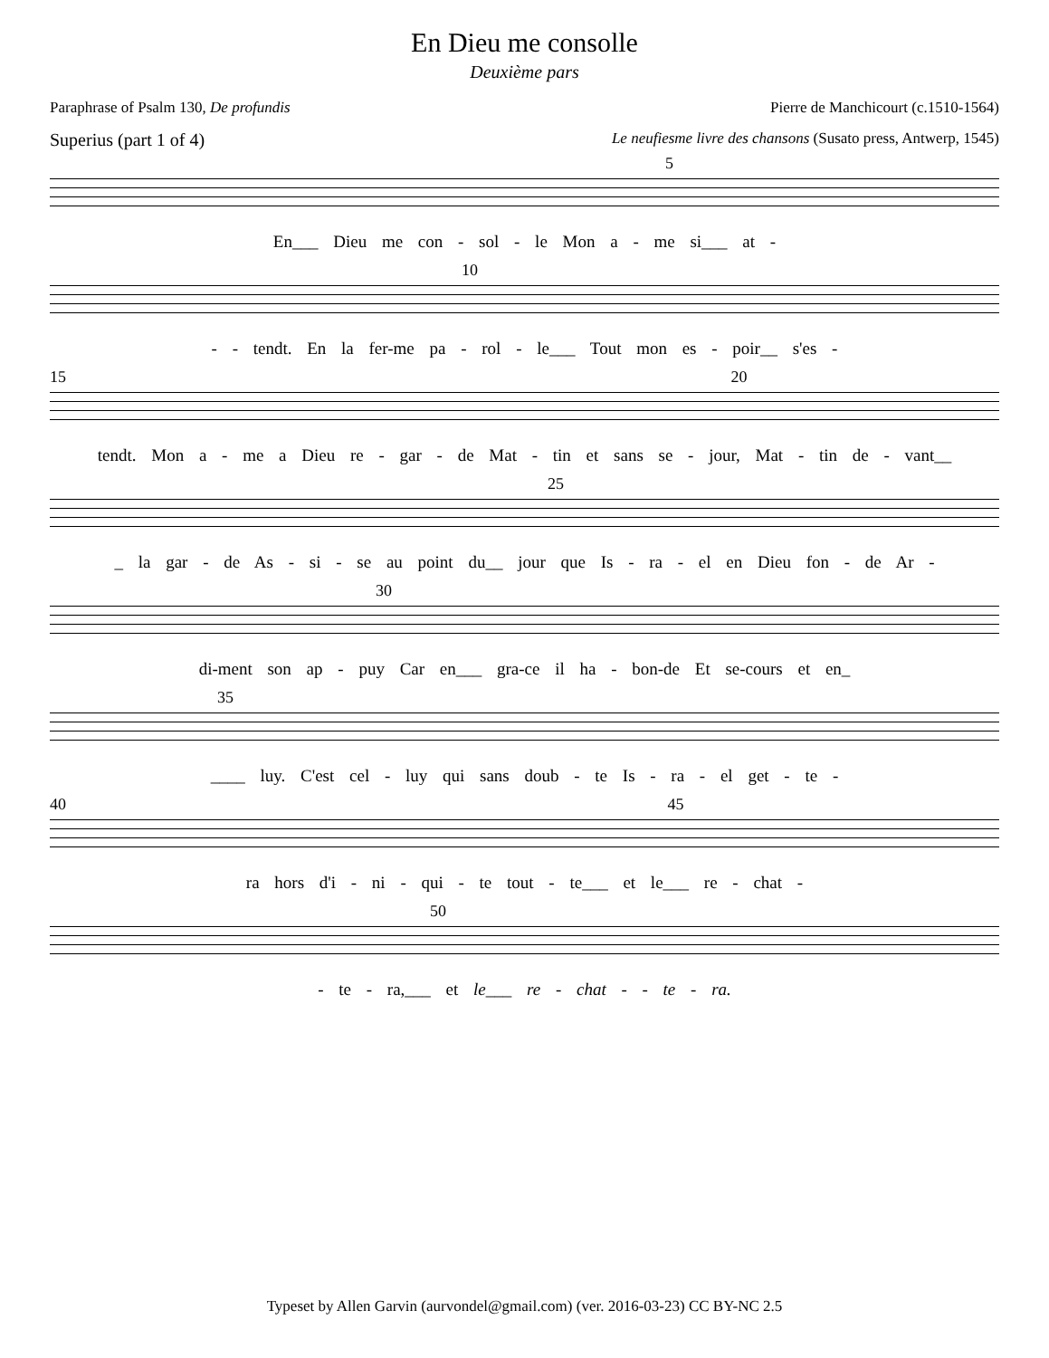En Dieu me consolle
Deuxième pars
Paraphrase of Psalm 130, De profundis Pierre de Manchicourt (c.1510-1564)
Superius (part 1 of 4) Le neufiesme livre des chansons (Susato press, Antwerp, 1545)
5
En___ Dieu me con - sol - le Mon a - me si___ at -
10
- - tendt. En la fer-me pa - rol - le___ Tout mon es - poir__ s'es -
15 20
tendt. Mon a - me a Dieu re - gar - de Mat - tin et sans se - jour, Mat - tin de - vant__
25
_ la gar - de As - si - se au point du__ jour que Is - ra - el en Dieu fon - de Ar -
30
di-ment son ap - puy Car en___ gra-ce il ha - bon-de Et se-cours et en_
35
____ luy. C'est cel - luy qui sans doub - te Is - ra - el get - te -
40 45
ra hors d'i - ni - qui - te tout - te___ et le___ re - chat -
50
- te - ra,___ et le___ re - chat - - te - ra.
Typeset by Allen Garvin (aurvondel@gmail.com) (ver. 2016-03-23) CC BY-NC 2.5